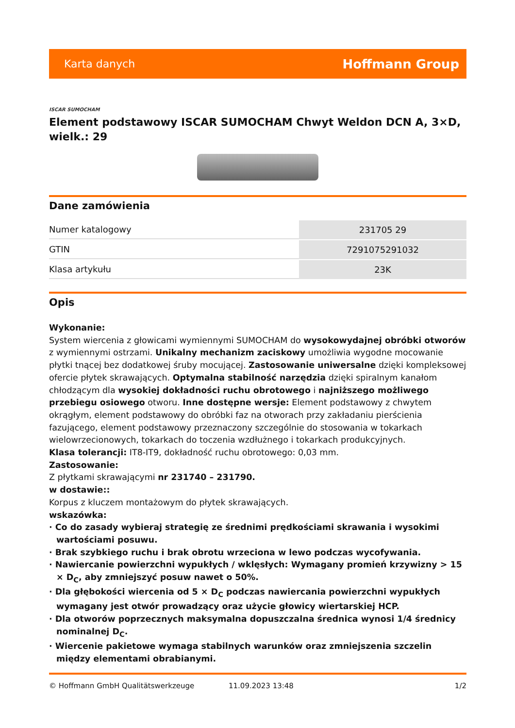Karta danych Hoffmann Group
ISCAR SUMOCHAM
Element podstawowy ISCAR SUMOCHAM Chwyt Weldon DCN A, 3×D, wielk.: 29
Dane zamówienia
| Numer katalogowy | 231705 29 |
| GTIN | 7291075291032 |
| Klasa artykułu | 23K |
Opis
Wykonanie:
System wiercenia z głowicami wymiennymi SUMOCHAM do wysokowydajnej obróbki otworów z wymiennymi ostrzami. Unikalny mechanizm zaciskowy umożliwia wygodne mocowanie płytki tnącej bez dodatkowej śruby mocującej. Zastosowanie uniwersalne dzięki kompleksowej ofercie płytek skrawających. Optymalna stabilność narzędzia dzięki spiralnym kanałom chłodzącym dla wysokiej dokładności ruchu obrotowego i najniższego możliwego przebiegu osiowego otworu. Inne dostępne wersje: Element podstawowy z chwytem okrągłym, element podstawowy do obróbki faz na otworach przy zakładaniu pierścienia fazującego, element podstawowy przeznaczony szczególnie do stosowania w tokarkach wielowrzecionowych, tokarkach do toczenia wzdłużnego i tokarkach produkcyjnych.
Klasa tolerancji: IT8-IT9, dokładność ruchu obrotowego: 0,03 mm.
Zastosowanie:
Z płytkami skrawającymi nr 231740 – 231790.
w dostawie::
Korpus z kluczem montażowym do płytek skrawających.
wskazówka:
· Co do zasady wybieraj strategię ze średnimi prędkościami skrawania i wysokimi wartościami posuwu.
· Brak szybkiego ruchu i brak obrotu wrzeciona w lewo podczas wycofywania.
· Nawiercanie powierzchni wypukłych / wklęsłych: Wymagany promień krzywizny > 15 × D<sub>C</sub>, aby zmniejszyć posuw nawet o 50%.
· Dla głębokości wiercenia od 5 × D<sub>C</sub> podczas nawiercania powierzchni wypukłych wymagany jest otwór prowadzący oraz użycie głowicy wiertarskiej HCP.
· Dla otworów poprzecznych maksymalna dopuszczalna średnica wynosi 1/4 średnicy nominalnej D<sub>C</sub>.
· Wiercenie pakietowe wymaga stabilnych warunków oraz zmniejszenia szczelin między elementami obrabianymi.
© Hoffmann GmbH Qualitätswerkzeuge 11.09.2023 13:48 1/2